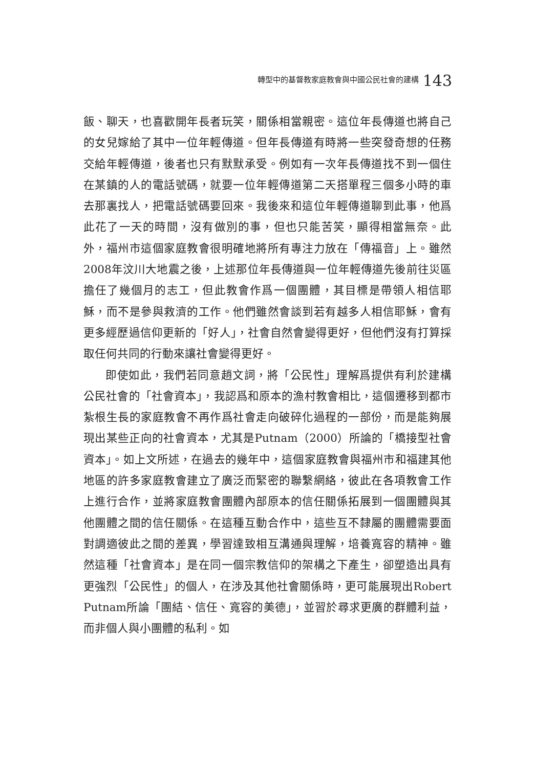轉型中的基督教家庭教會與中國公民社會的建構 143
飯、聊天，也喜歡開年長者玩笑，關係相當親密。這位年長傳道也將自己的女兒嫁給了其中一位年輕傳道。但年長傳道有時將一些突發奇想的任務交給年輕傳道，後者也只有默默承受。例如有一次年長傳道找不到一個住在某鎮的人的電話號碼，就要一位年輕傳道第二天搭單程三個多小時的車去那裏找人，把電話號碼要回來。我後來和這位年輕傳道聊到此事，他爲此花了一天的時間，沒有做別的事，但也只能苦笑，顯得相當無奈。此外，福州市這個家庭教會很明確地將所有專注力放在「傳福音」上。雖然2008年汶川大地震之後，上述那位年長傳道與一位年輕傳道先後前往災區擔任了幾個月的志工，但此教會作爲一個團體，其目標是帶領人相信耶穌，而不是參與救濟的工作。他們雖然會談到若有越多人相信耶穌，會有更多經歷過信仰更新的「好人」，社會自然會變得更好，但他們沒有打算採取任何共同的行動來讓社會變得更好。
即使如此，我們若同意趙文詞，將「公民性」理解爲提供有利於建構公民社會的「社會資本」，我認爲和原本的漁村教會相比，這個遷移到都市紮根生長的家庭教會不再作爲社會走向破碎化過程的一部份，而是能夠展現出某些正向的社會資本，尤其是Putnam（2000）所論的「橋接型社會資本」。如上文所述，在過去的幾年中，這個家庭教會與福州市和福建其他地區的許多家庭教會建立了廣泛而緊密的聯繫網絡，彼此在各項教會工作上進行合作，並將家庭教會團體內部原本的信任關係拓展到一個團體與其他團體之間的信任關係。在這種互動合作中，這些互不隸屬的團體需要面對調適彼此之間的差異，學習達致相互溝通與理解，培養寬容的精神。雖然這種「社會資本」是在同一個宗教信仰的架構之下產生，卻塑造出具有更強烈「公民性」的個人，在涉及其他社會關係時，更可能展現出Robert Putnam所論「團結、信任、寬容的美德」，並習於尋求更廣的群體利益，而非個人與小團體的私利。如